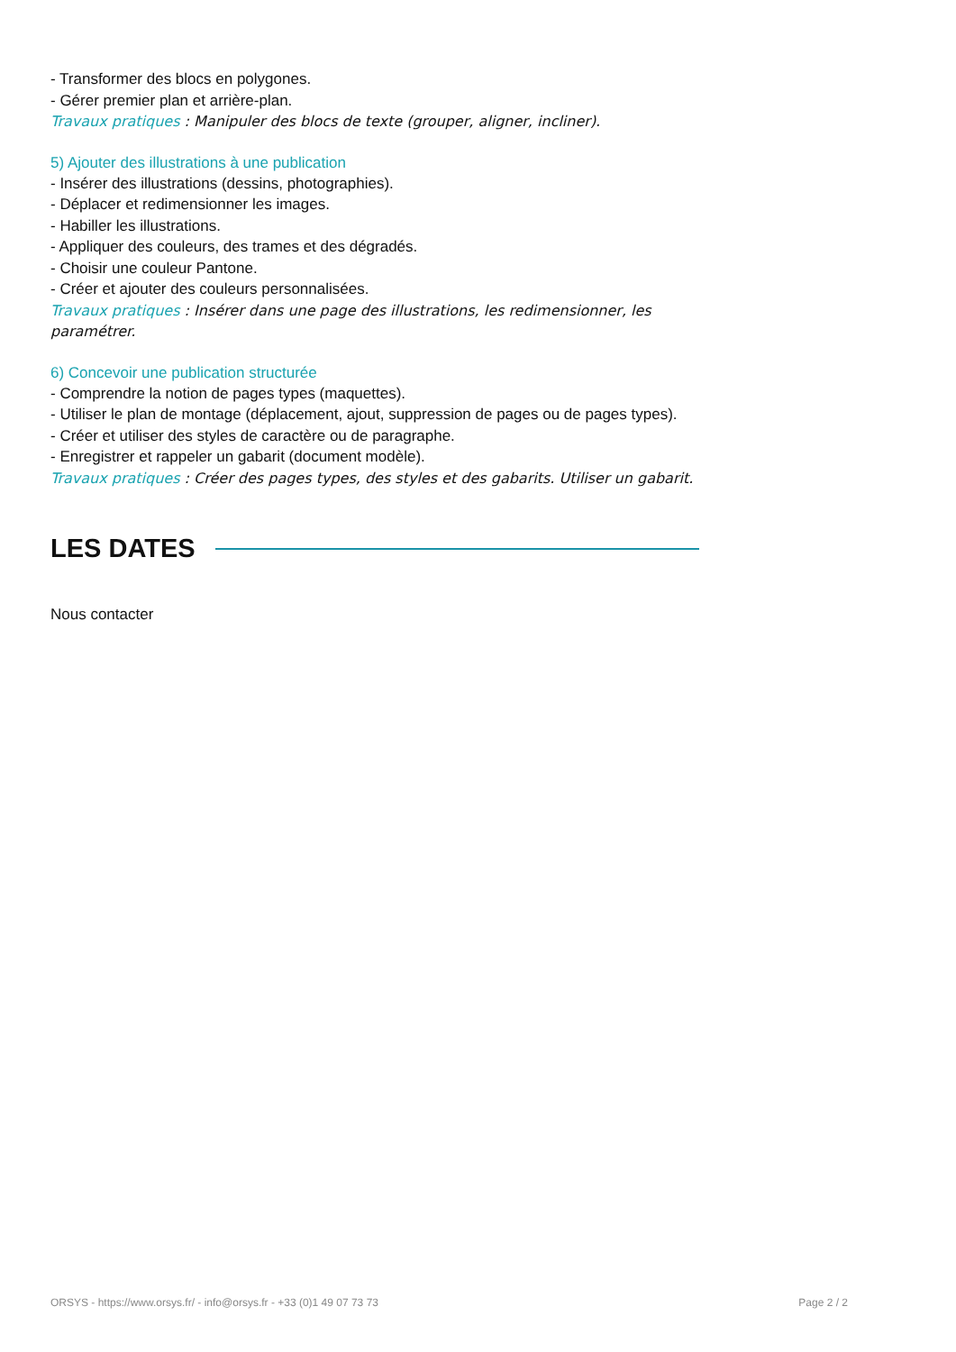- Transformer des blocs en polygones.
- Gérer premier plan et arrière-plan.
Travaux pratiques : Manipuler des blocs de texte (grouper, aligner, incliner).
5) Ajouter des illustrations à une publication
- Insérer des illustrations (dessins, photographies).
- Déplacer et redimensionner les images.
- Habiller les illustrations.
- Appliquer des couleurs, des trames et des dégradés.
- Choisir une couleur Pantone.
- Créer et ajouter des couleurs personnalisées.
Travaux pratiques : Insérer dans une page des illustrations, les redimensionner, les paramétrer.
6) Concevoir une publication structurée
- Comprendre la notion de pages types (maquettes).
- Utiliser le plan de montage (déplacement, ajout, suppression de pages ou de pages types).
- Créer et utiliser des styles de caractère ou de paragraphe.
- Enregistrer et rappeler un gabarit (document modèle).
Travaux pratiques : Créer des pages types, des styles et des gabarits. Utiliser un gabarit.
LES DATES
Nous contacter
ORSYS - https://www.orsys.fr/ - info@orsys.fr - +33 (0)1 49 07 73 73 Page 2 / 2